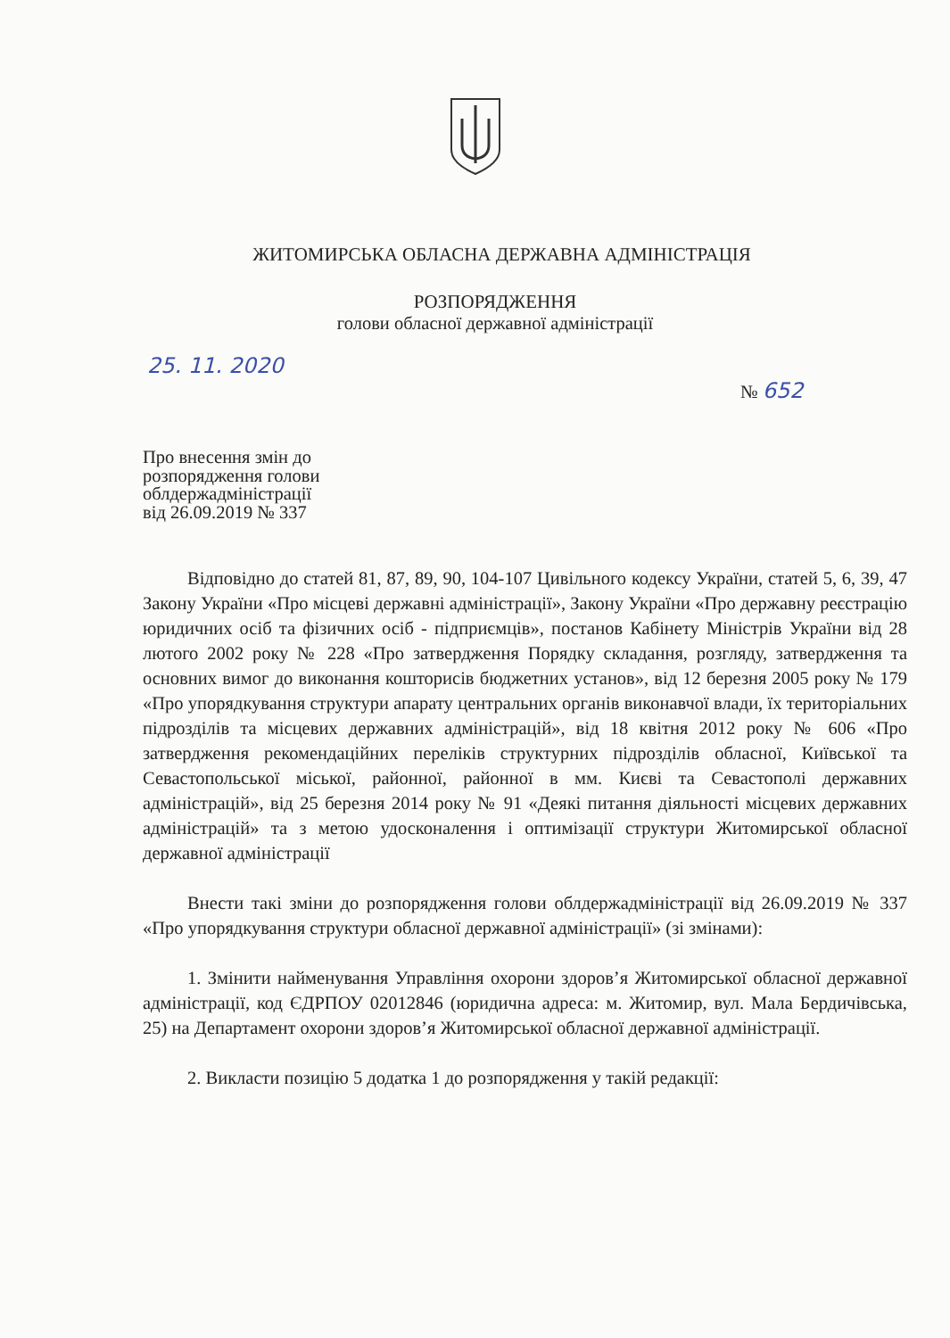ЖИТОМИРСЬКА ОБЛАСНА ДЕРЖАВНА АДМІНІСТРАЦІЯ
РОЗПОРЯДЖЕННЯ
голови обласної державної адміністрації
25. 11. 2020
№ 652
Про внесення змін до
розпорядження голови
облдержадміністрації
від 26.09.2019 № 337
Відповідно до статей 81, 87, 89, 90, 104-107 Цивільного кодексу України, статей 5, 6, 39, 47 Закону України «Про місцеві державні адміністрації», Закону України «Про державну реєстрацію юридичних осіб та фізичних осіб - підприємців», постанов Кабінету Міністрів України від 28 лютого 2002 року № 228 «Про затвердження Порядку складання, розгляду, затвердження та основних вимог до виконання кошторисів бюджетних установ», від 12 березня 2005 року № 179 «Про упорядкування структури апарату центральних органів виконавчої влади, їх територіальних підрозділів та місцевих державних адміністрацій», від 18 квітня 2012 року № 606 «Про затвердження рекомендаційних переліків структурних підрозділів обласної, Київської та Севастопольської міської, районної, районної в мм. Києві та Севастополі державних адміністрацій», від 25 березня 2014 року № 91 «Деякі питання діяльності місцевих державних адміністрацій» та з метою удосконалення і оптимізації структури Житомирської обласної державної адміністрації
Внести такі зміни до розпорядження голови облдержадміністрації від 26.09.2019 № 337 «Про упорядкування структури обласної державної адміністрації» (зі змінами):
1. Змінити найменування Управління охорони здоров’я Житомирської обласної державної адміністрації, код ЄДРПОУ 02012846 (юридична адреса: м. Житомир, вул. Мала Бердичівська, 25) на Департамент охорони здоров’я Житомирської обласної державної адміністрації.
2. Викласти позицію 5 додатка 1 до розпорядження у такій редакції: